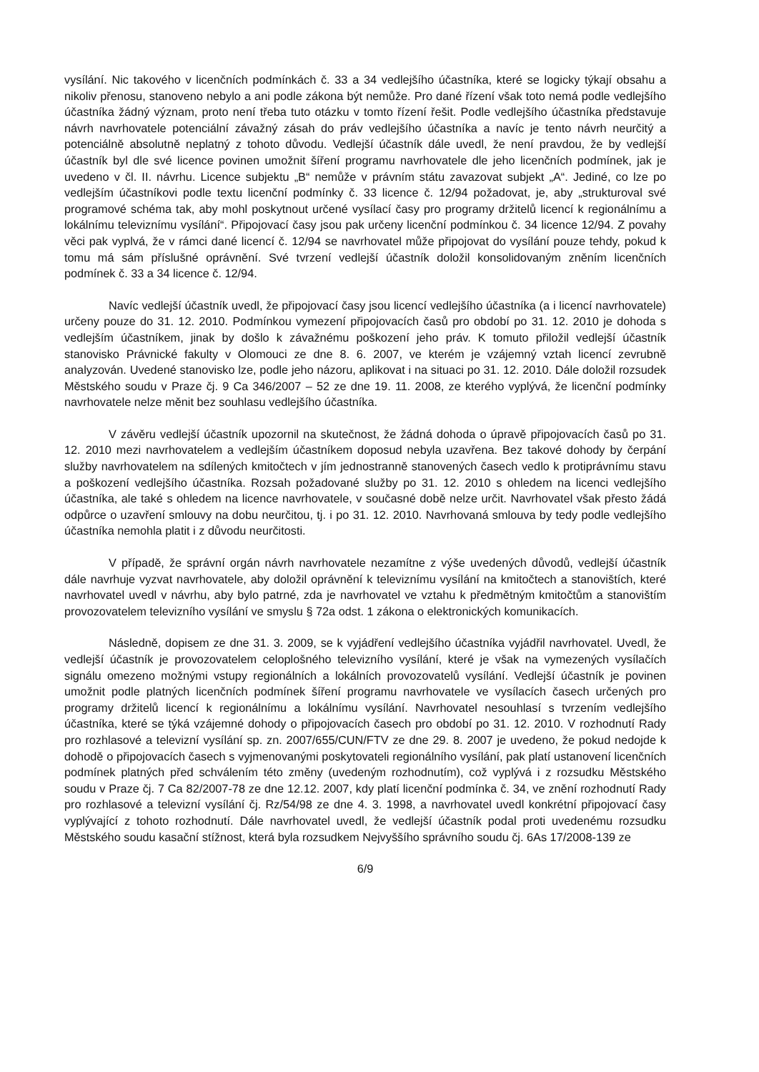vysílání. Nic takového v licenčních podmínkách č. 33 a 34 vedlejšího účastníka, které se logicky týkají obsahu a nikoliv přenosu, stanoveno nebylo a ani podle zákona být nemůže. Pro dané řízení však toto nemá podle vedlejšího účastníka žádný význam, proto není třeba tuto otázku v tomto řízení řešit. Podle vedlejšího účastníka představuje návrh navrhovatele potenciální závažný zásah do práv vedlejšího účastníka a navíc je tento návrh neurčitý a potenciálně absolutně neplatný z tohoto důvodu. Vedlejší účastník dále uvedl, že není pravdou, že by vedlejší účastník byl dle své licence povinen umožnit šíření programu navrhovatele dle jeho licenčních podmínek, jak je uvedeno v čl. II. návrhu. Licence subjektu „B“ nemůže v právním státu zavazovat subjekt „A“. Jediné, co lze po vedlejším účastníkovi podle textu licenční podmínky č. 33 licence č. 12/94 požadovat, je, aby „strukturoval své programové schéma tak, aby mohl poskytnout určené vysílací časy pro programy držitelů licencí k regionálnímu a lokálnímu televiznímu vysílání“. Připojovací časy jsou pak určeny licenční podmínkou č. 34 licence 12/94. Z povahy věci pak vyplvá, že v rámci dané licencí č. 12/94 se navrhovatel může připojovat do vysílání pouze tehdy, pokud k tomu má sám příslušné oprávnění. Své tvrzení vedlejší účastník doložil konsolidovaným zněním licenčních podmínek č. 33 a 34 licence č. 12/94.
Navíc vedlejší účastník uvedl, že připojovací časy jsou licencí vedlejšího účastníka (a i licencí navrhovatele) určeny pouze do 31. 12. 2010. Podmínkou vymezení připojovacích časů pro období po 31. 12. 2010 je dohoda s vedlejším účastníkem, jinak by došlo k závažnému poškození jeho práv. K tomuto přiložil vedlejší účastník stanovisko Právnické fakulty v Olomouci ze dne 8. 6. 2007, ve kterém je vzájemný vztah licencí zevrubně analyzován. Uvedené stanovisko lze, podle jeho názoru, aplikovat i na situaci po 31. 12. 2010. Dále doložil rozsudek Městského soudu v Praze čj. 9 Ca 346/2007 – 52 ze dne 19. 11. 2008, ze kterého vyplývá, že licenční podmínky navrhovatele nelze měnit bez souhlasu vedlejšího účastníka.
V závěru vedlejší účastník upozornil na skutečnost, že žádná dohoda o úpravě připojovacích časů po 31. 12. 2010 mezi navrhovatelem a vedlejším účastníkem doposud nebyla uzavřena. Bez takové dohody by čerpání služby navrhovatelem na sdílených kmitočtech v jím jednostranně stanovených časech vedlo k protiprávnímu stavu a poškození vedlejšího účastníka. Rozsah požadované služby po 31. 12. 2010 s ohledem na licenci vedlejšího účastníka, ale také s ohledem na licence navrhovatele, v současné době nelze určit. Navrhovatel však přesto žádá odpůrce o uzavření smlouvy na dobu neurčitou, tj. i po 31. 12. 2010. Navrhovaná smlouva by tedy podle vedlejšího účastníka nemohla platit i z důvodu neurčitosti.
V případě, že správní orgán návrh navrhovatele nezamítne z výše uvedených důvodů, vedlejší účastník dále navrhuje vyzvat navrhovatele, aby doložil oprávnění k televiznímu vysílání na kmitočtech a stanovištích, které navrhovatel uvedl v návrhu, aby bylo patrné, zda je navrhovatel ve vztahu k předmětným kmitočtům a stanovištím provozovatelem televizního vysílání ve smyslu § 72a odst. 1 zákona o elektronických komunikacích.
Následně, dopisem ze dne 31. 3. 2009, se k vyjádření vedlejšího účastníka vyjádřil navrhovatel. Uvedl, že vedlejší účastník je provozovatelem celoplošného televizního vysílání, které je však na vymezených vysílačích signálu omezeno možnými vstupy regionálních a lokálních provozovatelů vysílání. Vedlejší účastník je povinen umožnit podle platných licenčních podmínek šíření programu navrhovatele ve vysílacích časech určených pro programy držitelů licencí k regionálnímu a lokálnímu vysílání. Navrhovatel nesouhlasí s tvrzením vedlejšího účastníka, které se týká vzájemné dohody o připojovacích časech pro období po 31. 12. 2010. V rozhodnutí Rady pro rozhlasové a televizní vysílání sp. zn. 2007/655/CUN/FTV ze dne 29. 8. 2007 je uvedeno, že pokud nedojde k dohodě o připojovacích časech s vyjmenovanými poskytovateli regionálního vysílání, pak platí ustanovení licenčních podmínek platných před schválením této změny (uvedeným rozhodnutím), což vyplývá i z rozsudku Městského soudu v Praze čj. 7 Ca 82/2007-78 ze dne 12.12. 2007, kdy platí licenční podmínka č. 34, ve znění rozhodnutí Rady pro rozhlasové a televizní vysílání čj. Rz/54/98 ze dne 4. 3. 1998, a navrhovatel uvedl konkrétní připojovací časy vyplývající z tohoto rozhodnutí. Dále navrhovatel uvedl, že vedlejší účastník podal proti uvedenému rozsudku Městského soudu kasační stížnost, která byla rozsudkem Nejvyššího správního soudu čj. 6As 17/2008-139 ze
6/9